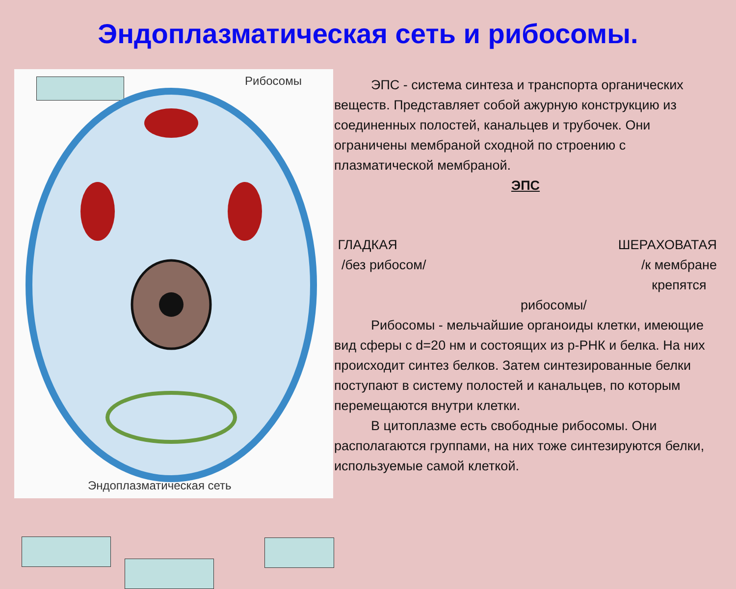Эндоплазматическая сеть и рибосомы.
Рибосомы
Эндоплазматическая сеть
ЭПС - система синтеза и транспорта органических веществ. Представляет собой ажурную конструкцию из соединенных полостей, канальцев и трубочек. Они ограничены мембраной сходной по строению с плазматической мембраной.
ЭПС
ГЛАДКАЯ ШЕРАХОВАТАЯ
/без рибосом/ /к мембране
крепятся
рибосомы/
Рибосомы - мельчайшие органоиды клетки, имеющие вид сферы с d=20 нм и состоящих из р-РНК и белка. На них происходит синтез белков. Затем синтезированные белки поступают в систему полостей и канальцев, по которым перемещаются внутри клетки.
В цитоплазме есть свободные рибосомы. Они располагаются группами, на них тоже синтезируются белки, используемые самой клеткой.